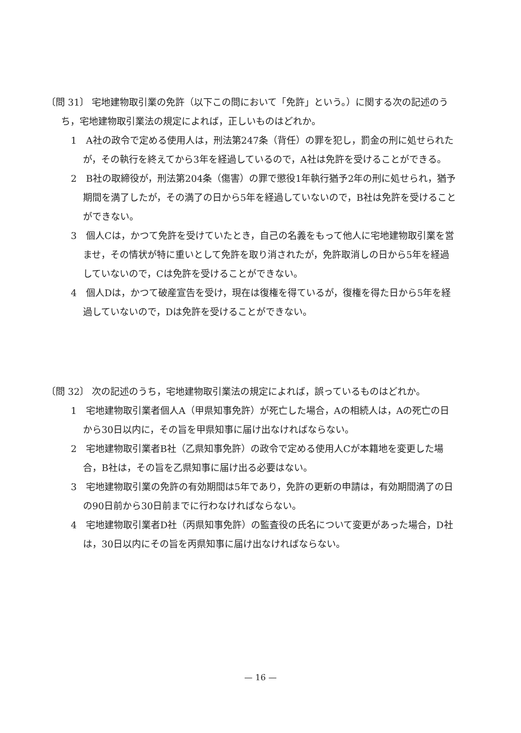〔問 31〕 宅地建物取引業の免許（以下この問において「免許」という。）に関する次の記述のうち，宅地建物取引業法の規定によれば，正しいものはどれか。
1　A社の政令で定める使用人は，刑法第247条（背任）の罪を犯し，罰金の刑に処せられたが，その執行を終えてから3年を経過しているので，A社は免許を受けることができる。
2　B社の取締役が，刑法第204条（傷害）の罪で懲役1年執行猶予2年の刑に処せられ，猶予期間を満了したが，その満了の日から5年を経過していないので，B社は免許を受けることができない。
3　個人Cは，かつて免許を受けていたとき，自己の名義をもって他人に宅地建物取引業を営ませ，その情状が特に重いとして免許を取り消されたが，免許取消しの日から5年を経過していないので，Cは免許を受けることができない。
4　個人Dは，かつて破産宣告を受け，現在は復権を得ているが，復権を得た日から5年を経過していないので，Dは免許を受けることができない。
〔問 32〕 次の記述のうち，宅地建物取引業法の規定によれば，誤っているものはどれか。
1　宅地建物取引業者個人A（甲県知事免許）が死亡した場合，Aの相続人は，Aの死亡の日から30日以内に，その旨を甲県知事に届け出なければならない。
2　宅地建物取引業者B社（乙県知事免許）の政令で定める使用人Cが本籍地を変更した場合，B社は，その旨を乙県知事に届け出る必要はない。
3　宅地建物取引業の免許の有効期間は5年であり，免許の更新の申請は，有効期間満了の日の90日前から30日前までに行わなければならない。
4　宅地建物取引業者D社（丙県知事免許）の監査役の氏名について変更があった場合，D社は，30日以内にその旨を丙県知事に届け出なければならない。
— 16 —